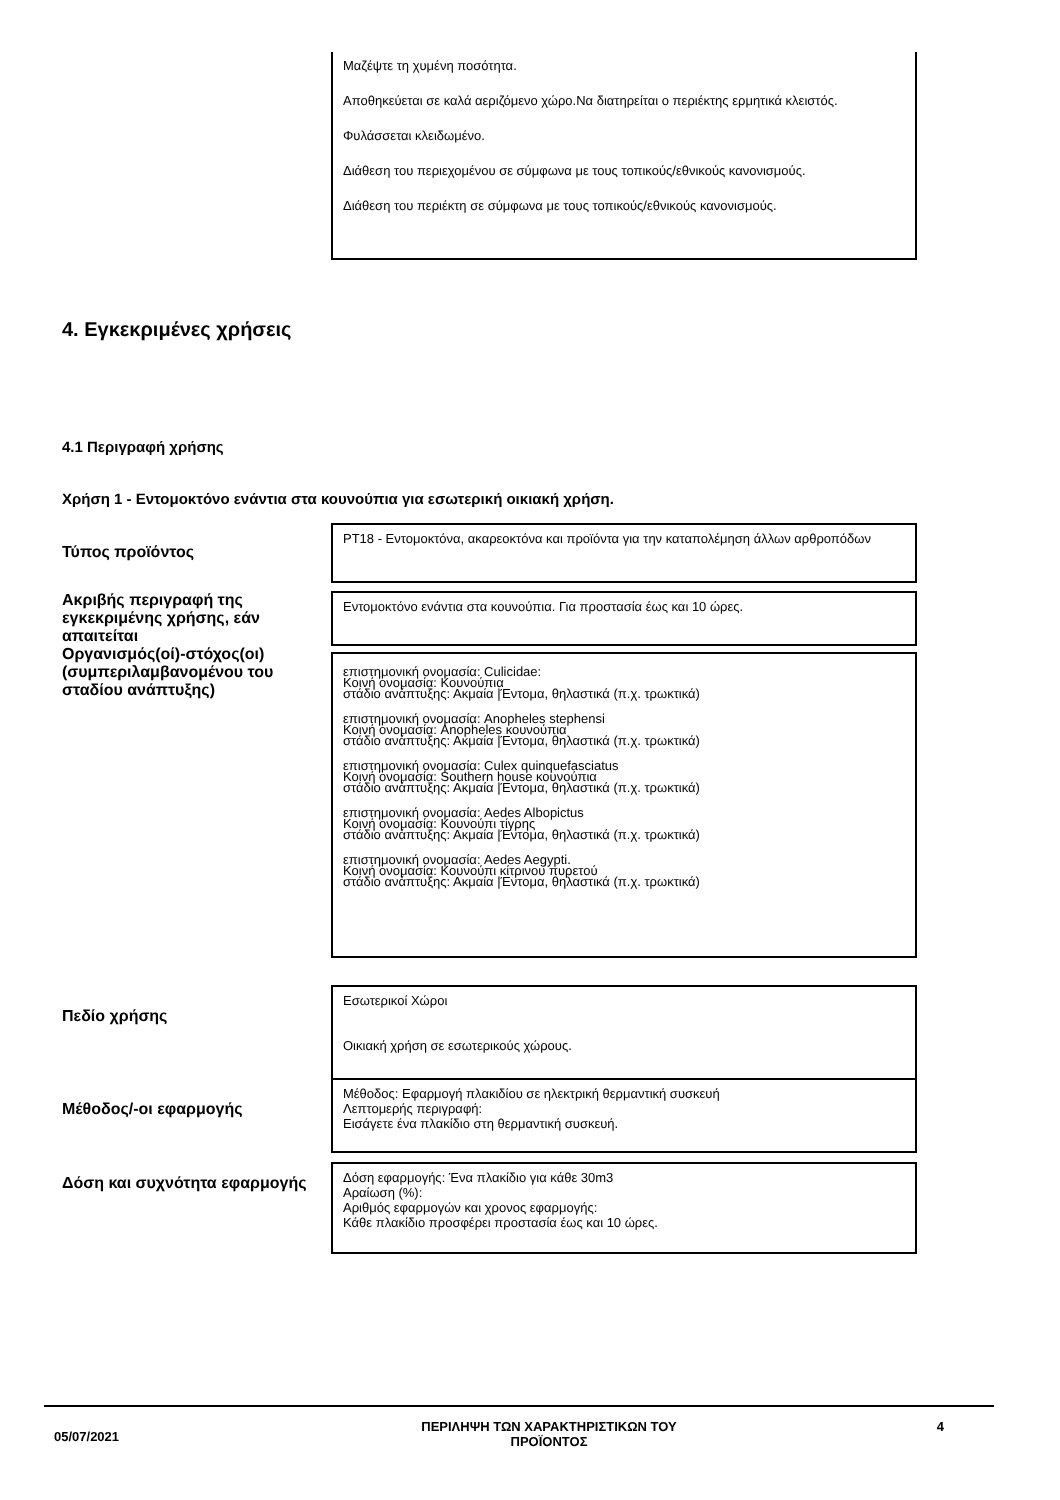Μαζέψτε τη χυμένη ποσότητα.
Αποθηκεύεται σε καλά αεριζόμενο χώρο.Να διατηρείται ο περιέκτης ερμητικά κλειστός.
Φυλάσσεται κλειδωμένο.
Διάθεση του περιεχομένου σε σύμφωνα με τους τοπικούς/εθνικούς κανονισμούς.
Διάθεση του περιέκτη σε σύμφωνα με τους τοπικούς/εθνικούς κανονισμούς.
4. Εγκεκριμένες χρήσεις
4.1 Περιγραφή χρήσης
Χρήση 1 - Εντομοκτόνο ενάντια στα κουνούπια για εσωτερική οικιακή χρήση.
Τύπος προϊόντος
PT18 - Εντομοκτόνα, ακαρεοκτόνα και προϊόντα για την καταπολέμηση άλλων αρθροπόδων
Ακριβής περιγραφή της εγκεκριμένης χρήσης, εάν απαιτείται
Οργανισμός(οί)-στόχος(οι) (συμπεριλαμβανομένου του σταδίου ανάπτυξης)
Εντομοκτόνο ενάντια στα κουνούπια. Για προστασία έως και 10 ώρες.
επιστημονική ονομασία: Culicidae:
Κοινή ονομασία: Κουνούπια
στάδιο ανάπτυξης: Ακμαία |Έντομα, θηλαστικά (π.χ. τρωκτικά)
επιστημονική ονομασία: Anopheles stephensi
Κοινή ονομασία: Anopheles κουνούπια
στάδιο ανάπτυξης: Ακμαία |Έντομα, θηλαστικά (π.χ. τρωκτικά)
επιστημονική ονομασία: Culex quinquefasciatus
Κοινή ονομασία: Southern house κουνούπια
στάδιο ανάπτυξης: Ακμαία |Έντομα, θηλαστικά (π.χ. τρωκτικά)
επιστημονική ονομασία: Aedes Albopictus
Κοινή ονομασία: Κουνούπι τίγρης
στάδιο ανάπτυξης: Ακμαία |Έντομα, θηλαστικά (π.χ. τρωκτικά)
επιστημονική ονομασία: Aedes Aegypti.
Κοινή ονομασία: Κουνούπι κίτρινου πυρετού
στάδιο ανάπτυξης: Ακμαία |Έντομα, θηλαστικά (π.χ. τρωκτικά)
Πεδίο χρήσης
Εσωτερικοί Χώροι
Οικιακή χρήση σε εσωτερικούς χώρους.
Μέθοδος/-οι εφαρμογής
Μέθοδος: Εφαρμογή πλακιδίου σε ηλεκτρική θερμαντική συσκευή
Λεπτομερής περιγραφή:
Εισάγετε ένα πλακίδιο στη θερμαντική συσκευή.
Δόση και συχνότητα εφαρμογής
Δόση εφαρμογής: Ένα πλακίδιο για κάθε 30m3
Αραίωση (%):
Αριθμός εφαρμογών και χρονος εφαρμογής:
Κάθε πλακίδιο προσφέρει προστασία έως και 10 ώρες.
05/07/2021
ΠΕΡΙΛΗΨΗ ΤΩΝ ΧΑΡΑΚΤΗΡΙΣΤΙΚΩΝ ΤΟΥ ΠΡΟΪΟΝΤΟΣ 4